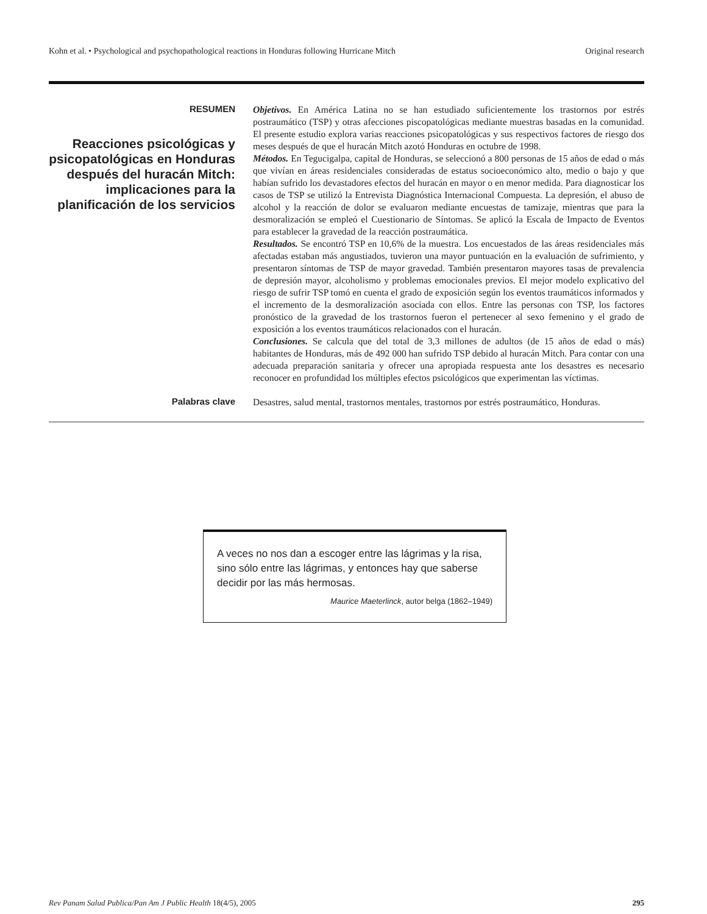Kohn et al. • Psychological and psychopathological reactions in Honduras following Hurricane Mitch Original research
RESUMEN
Reacciones psicológicas y psicopatológicas en Honduras después del huracán Mitch: implicaciones para la planificación de los servicios
Objetivos. En América Latina no se han estudiado suficientemente los trastornos por estrés postraumático (TSP) y otras afecciones piscopatológicas mediante muestras basadas en la comunidad. El presente estudio explora varias reacciones psicopatológicas y sus respectivos factores de riesgo dos meses después de que el huracán Mitch azotó Honduras en octubre de 1998.
Métodos. En Tegucigalpa, capital de Honduras, se seleccionó a 800 personas de 15 años de edad o más que vivían en áreas residenciales consideradas de estatus socioeconómico alto, medio o bajo y que habían sufrido los devastadores efectos del huracán en mayor o en menor medida. Para diagnosticar los casos de TSP se utilizó la Entrevista Diagnóstica Internacional Compuesta. La depresión, el abuso de alcohol y la reacción de dolor se evaluaron mediante encuestas de tamizaje, mientras que para la desmoralización se empleó el Cuestionario de Síntomas. Se aplicó la Escala de Impacto de Eventos para establecer la gravedad de la reacción postraumática.
Resultados. Se encontró TSP en 10,6% de la muestra. Los encuestados de las áreas residenciales más afectadas estaban más angustiados, tuvieron una mayor puntuación en la evaluación de sufrimiento, y presentaron síntomas de TSP de mayor gravedad. También presentaron mayores tasas de prevalencia de depresión mayor, alcoholismo y problemas emocionales previos. El mejor modelo explicativo del riesgo de sufrir TSP tomó en cuenta el grado de exposición según los eventos traumáticos informados y el incremento de la desmoralización asociada con ellos. Entre las personas con TSP, los factores pronóstico de la gravedad de los trastornos fueron el pertenecer al sexo femenino y el grado de exposición a los eventos traumáticos relacionados con el huracán.
Conclusiones. Se calcula que del total de 3,3 millones de adultos (de 15 años de edad o más) habitantes de Honduras, más de 492 000 han sufrido TSP debido al huracán Mitch. Para contar con una adecuada preparación sanitaria y ofrecer una apropiada respuesta ante los desastres es necesario reconocer en profundidad los múltiples efectos psicológicos que experimentan las víctimas.
Palabras clave
Desastres, salud mental, trastornos mentales, trastornos por estrés postraumático, Honduras.
A veces no nos dan a escoger entre las lágrimas y la risa, sino sólo entre las lágrimas, y entonces hay que saberse decidir por las más hermosas.
Maurice Maeterlinck, autor belga (1862–1949)
Rev Panam Salud Publica/Pan Am J Public Health 18(4/5), 2005 295